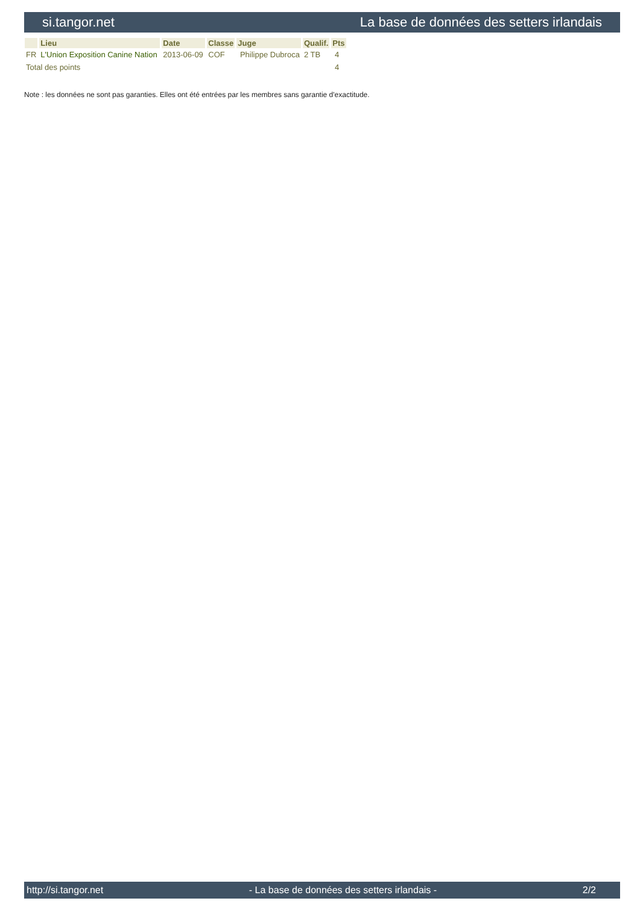si.tangor.net La base de données des setters irlandais
| | Lieu | Date | Classe | Juge | Qualif. | Pts |
| --- | --- | --- | --- | --- | --- | --- |
| FR | L'Union Exposition Canine Nation | 2013-06-09 | COF | Philippe Dubroca | 2 TB | 4 |
| Total des points | | | | | | 4 |
Note : les données ne sont pas garanties. Elles ont été entrées par les membres sans garantie d'exactitude.
http://si.tangor.net - La base de données des setters irlandais - 2/2